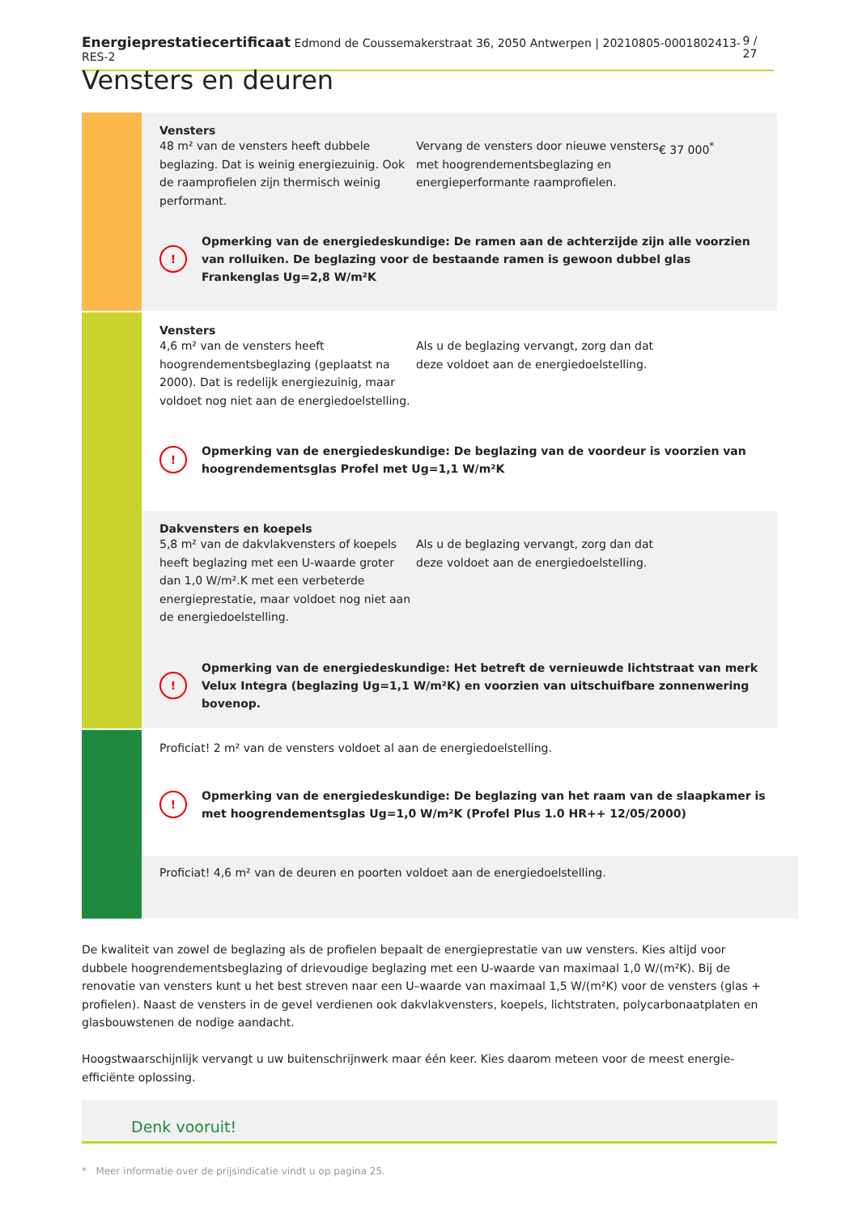Energieprestatiecertificaat Edmond de Coussemakerstraat 36, 2050 Antwerpen | 20210805-0001802413-RES-2 9 / 27
Vensters en deuren
Vensters
48 m² van de vensters heeft dubbele beglazing. Dat is weinig energiezuinig. Ook de raamprofielen zijn thermisch weinig performant.
Vervang de vensters door nieuwe vensters met hoogrendementsbeglazing en energieperformante raamprofielen.
€ 37 000<sup>*</sup>
!
Opmerking van de energiedeskundige: De ramen aan de achterzijde zijn alle voorzien van rolluiken. De beglazing voor de bestaande ramen is gewoon dubbel glas Frankenglas Ug=2,8 W/m²K
Vensters
4,6 m² van de vensters heeft hoogrendementsbeglazing (geplaatst na 2000). Dat is redelijk energiezuinig, maar voldoet nog niet aan de energiedoelstelling.
Als u de beglazing vervangt, zorg dan dat deze voldoet aan de energiedoelstelling.
!
Opmerking van de energiedeskundige: De beglazing van de voordeur is voorzien van hoogrendementsglas Profel met Ug=1,1 W/m²K
Dakvensters en koepels
5,8 m² van de dakvlakvensters of koepels heeft beglazing met een U-waarde groter dan 1,0 W/m².K met een verbeterde energieprestatie, maar voldoet nog niet aan de energiedoelstelling.
Als u de beglazing vervangt, zorg dan dat deze voldoet aan de energiedoelstelling.
!
Opmerking van de energiedeskundige: Het betreft de vernieuwde lichtstraat van merk Velux Integra (beglazing Ug=1,1 W/m²K) en voorzien van uitschuifbare zonnenwering bovenop.
Proficiat! 2 m² van de vensters voldoet al aan de energiedoelstelling.
!
Opmerking van de energiedeskundige: De beglazing van het raam van de slaapkamer is met hoogrendementsglas Ug=1,0 W/m²K (Profel Plus 1.0 HR++ 12/05/2000)
Proficiat! 4,6 m² van de deuren en poorten voldoet aan de energiedoelstelling.
De kwaliteit van zowel de beglazing als de profielen bepaalt de energieprestatie van uw vensters. Kies altijd voor dubbele hoogrendementsbeglazing of drievoudige beglazing met een U-waarde van maximaal 1,0 W/(m²K). Bij de renovatie van vensters kunt u het best streven naar een U–waarde van maximaal 1,5 W/(m²K) voor de vensters (glas + profielen). Naast de vensters in de gevel verdienen ook dakvlakvensters, koepels, lichtstraten, polycarbonaatplaten en glasbouwstenen de nodige aandacht.
Hoogstwaarschijnlijk vervangt u uw buitenschrijnwerk maar één keer. Kies daarom meteen voor de meest energie-efficiënte oplossing.
Denk vooruit!
* Meer informatie over de prijsindicatie vindt u op pagina 25.